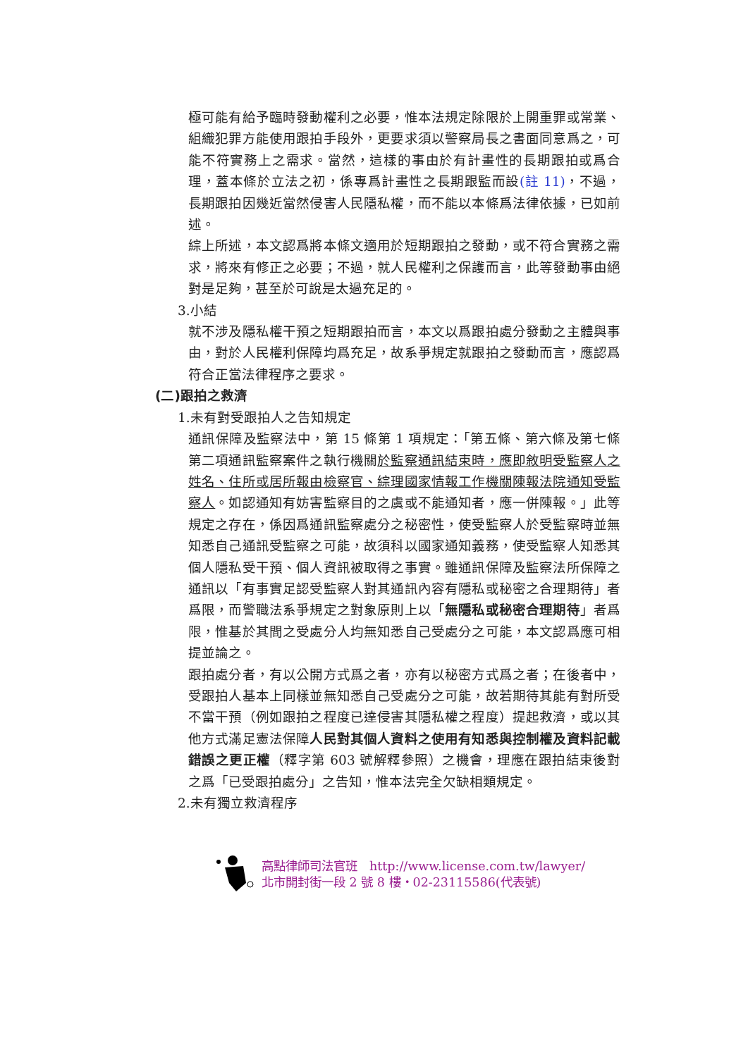極可能有給予臨時發動權利之必要，惟本法規定除限於上開重罪或常業、組織犯罪方能使用跟拍手段外，更要求須以警察局長之書面同意爲之，可能不符實務上之需求。當然，這樣的事由於有計畫性的長期跟拍或爲合理，蓋本條於立法之初，係專爲計畫性之長期跟監而設(註 11)，不過，長期跟拍因幾近當然侵害人民隱私權，而不能以本條爲法律依據，已如前述。
綜上所述，本文認爲將本條文適用於短期跟拍之發動，或不符合實務之需求，將來有修正之必要；不過，就人民權利之保護而言，此等發動事由絕對是足夠，甚至於可說是太過充足的。
3.小結
就不涉及隱私權干預之短期跟拍而言，本文以爲跟拍處分發動之主體與事由，對於人民權利保障均爲充足，故系爭規定就跟拍之發動而言，應認爲符合正當法律程序之要求。
(二)跟拍之救濟
1.未有對受跟拍人之告知規定
通訊保障及監察法中，第 15 條第 1 項規定：「第五條、第六條及第七條第二項通訊監察案件之執行機關於監察通訊結束時，應即敘明受監察人之姓名、住所或居所報由檢察官、綜理國家情報工作機關陳報法院通知受監察人。如認通知有妨害監察目的之虞或不能通知者，應一併陳報。」此等規定之存在，係因爲通訊監察處分之秘密性，使受監察人於受監察時並無知悉自己通訊受監察之可能，故須科以國家通知義務，使受監察人知悉其個人隱私受干預、個人資訊被取得之事實。雖通訊保障及監察法所保障之通訊以「有事實足認受監察人對其通訊內容有隱私或秘密之合理期待」者爲限，而警職法系爭規定之對象原則上以「無隱私或秘密合理期待」者爲限，惟基於其間之受處分人均無知悉自己受處分之可能，本文認爲應可相提並論之。
跟拍處分者，有以公開方式爲之者，亦有以秘密方式爲之者；在後者中，受跟拍人基本上同樣並無知悉自己受處分之可能，故若期待其能有對所受不當干預（例如跟拍之程度已達侵害其隱私權之程度）提起救濟，或以其他方式滿足憲法保障人民對其個人資料之使用有知悉與控制權及資料記載錯誤之更正權（釋字第 603 號解釋參照）之機會，理應在跟拍結束後對之爲「已受跟拍處分」之告知，惟本法完全欠缺相類規定。
2.未有獨立救濟程序
高點律師司法官班　http://www.license.com.tw/lawyer/
北市開封街一段 2 號 8 樓・02-23115586(代表號)